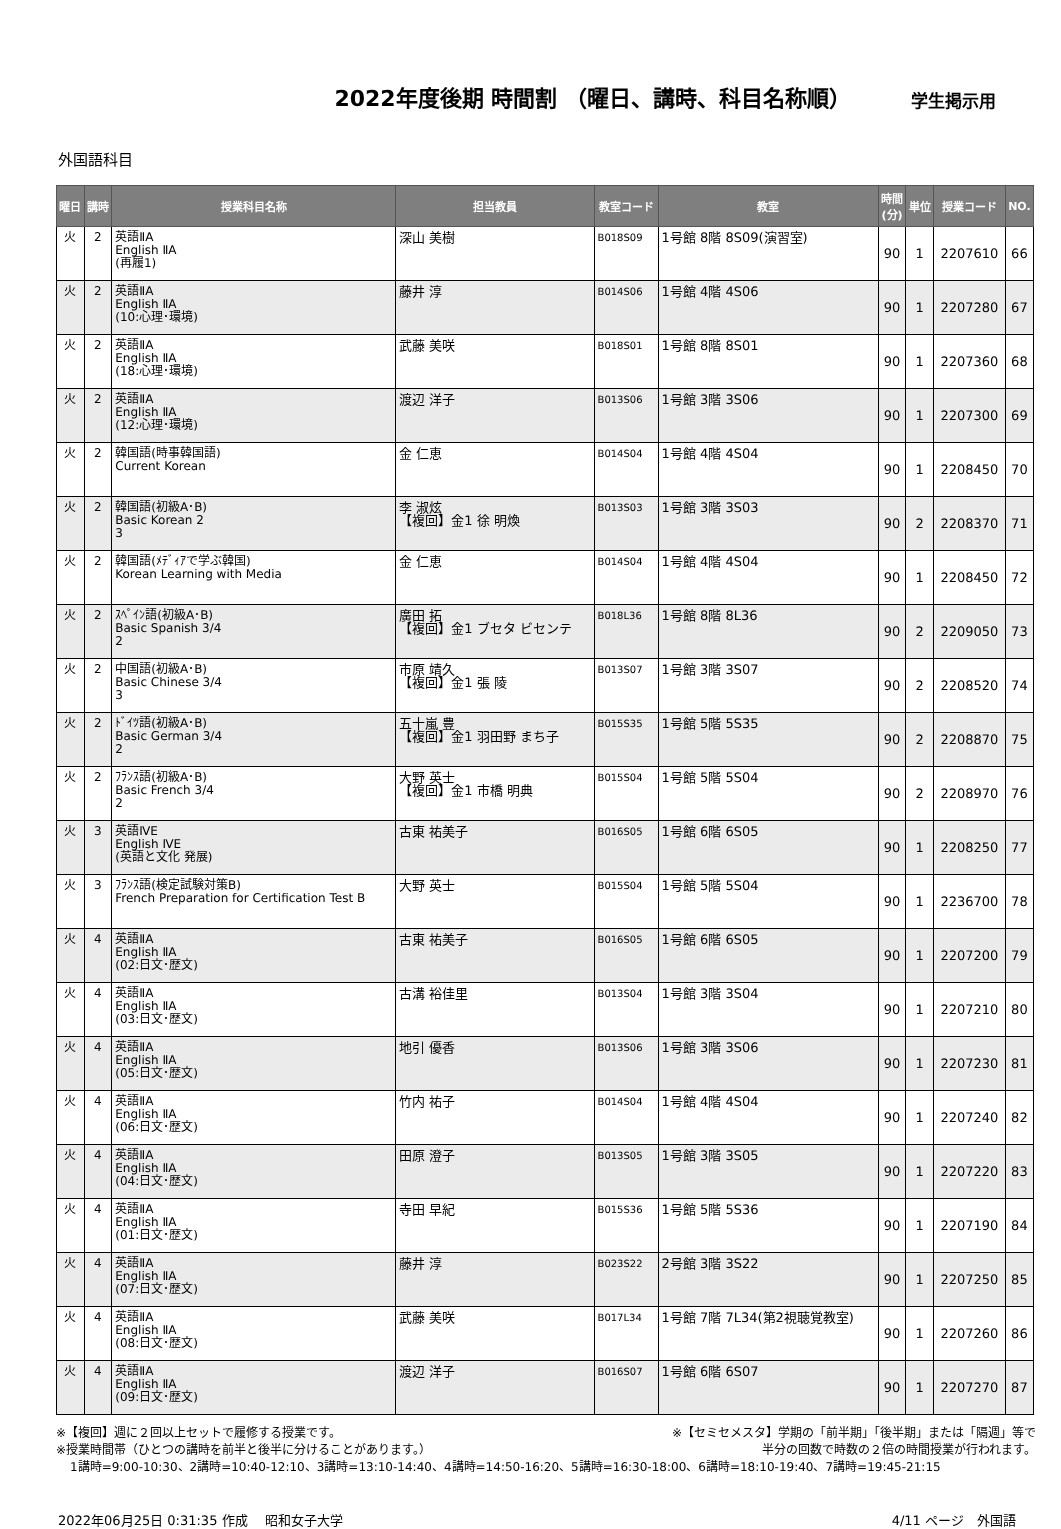2022年度後期 時間割 （曜日、講時、科目名称順）
学生掲示用
外国語科目
| 曜日 | 講時 | 授業科目名称 | 担当教員 | 教室コード | 教室 | 時間 (分) | 単位 | 授業コード | NO. |
| --- | --- | --- | --- | --- | --- | --- | --- | --- | --- |
| 火 | 2 | 英語ⅡA English ⅡA (再履1) | 深山 美樹 | B018S09 | 1号館 8階 8S09(演習室) | 90 | 1 | 2207610 | 66 |
| 火 | 2 | 英語ⅡA English ⅡA (10:心理･環境) | 藤井 淳 | B014S06 | 1号館 4階 4S06 | 90 | 1 | 2207280 | 67 |
| 火 | 2 | 英語ⅡA English ⅡA (18:心理･環境) | 武藤 美咲 | B018S01 | 1号館 8階 8S01 | 90 | 1 | 2207360 | 68 |
| 火 | 2 | 英語ⅡA English ⅡA (12:心理･環境) | 渡辺 洋子 | B013S06 | 1号館 3階 3S06 | 90 | 1 | 2207300 | 69 |
| 火 | 2 | 韓国語(時事韓国語) Current Korean | 金 仁恵 | B014S04 | 1号館 4階 4S04 | 90 | 1 | 2208450 | 70 |
| 火 | 2 | 韓国語(初級A･B) Basic Korean 2 3 | 李 淑炫 【複回】金1 徐 明煥 | B013S03 | 1号館 3階 3S03 | 90 | 2 | 2208370 | 71 |
| 火 | 2 | 韓国語(ﾒﾃﾞｨｱで学ぶ韓国) Korean Learning with Media | 金 仁恵 | B014S04 | 1号館 4階 4S04 | 90 | 1 | 2208450 | 72 |
| 火 | 2 | ｽﾍﾟｲﾝ語(初級A･B) Basic Spanish 3/4 2 | 廣田 拓 【複回】金1 ブセタ ビセンテ | B018L36 | 1号館 8階 8L36 | 90 | 2 | 2209050 | 73 |
| 火 | 2 | 中国語(初級A･B) Basic Chinese 3/4 3 | 市原 靖久 【複回】金1 張 陵 | B013S07 | 1号館 3階 3S07 | 90 | 2 | 2208520 | 74 |
| 火 | 2 | ﾄﾞｲﾂ語(初級A･B) Basic German 3/4 2 | 五十嵐 豊 【複回】金1 羽田野 まち子 | B015S35 | 1号館 5階 5S35 | 90 | 2 | 2208870 | 75 |
| 火 | 2 | ﾌﾗﾝｽ語(初級A･B) Basic French 3/4 2 | 大野 英士 【複回】金1 市橋 明典 | B015S04 | 1号館 5階 5S04 | 90 | 2 | 2208970 | 76 |
| 火 | 3 | 英語ⅣE English ⅣE (英語と文化 発展) | 古東 祐美子 | B016S05 | 1号館 6階 6S05 | 90 | 1 | 2208250 | 77 |
| 火 | 3 | ﾌﾗﾝｽ語(検定試験対策B) French Preparation for Certification Test B | 大野 英士 | B015S04 | 1号館 5階 5S04 | 90 | 1 | 2236700 | 78 |
| 火 | 4 | 英語ⅡA English ⅡA (02:日文･歴文) | 古東 祐美子 | B016S05 | 1号館 6階 6S05 | 90 | 1 | 2207200 | 79 |
| 火 | 4 | 英語ⅡA English ⅡA (03:日文･歴文) | 古溝 裕佳里 | B013S04 | 1号館 3階 3S04 | 90 | 1 | 2207210 | 80 |
| 火 | 4 | 英語ⅡA English ⅡA (05:日文･歴文) | 地引 優香 | B013S06 | 1号館 3階 3S06 | 90 | 1 | 2207230 | 81 |
| 火 | 4 | 英語ⅡA English ⅡA (06:日文･歴文) | 竹内 祐子 | B014S04 | 1号館 4階 4S04 | 90 | 1 | 2207240 | 82 |
| 火 | 4 | 英語ⅡA English ⅡA (04:日文･歴文) | 田原 澄子 | B013S05 | 1号館 3階 3S05 | 90 | 1 | 2207220 | 83 |
| 火 | 4 | 英語ⅡA English ⅡA (01:日文･歴文) | 寺田 早紀 | B015S36 | 1号館 5階 5S36 | 90 | 1 | 2207190 | 84 |
| 火 | 4 | 英語ⅡA English ⅡA (07:日文･歴文) | 藤井 淳 | B023S22 | 2号館 3階 3S22 | 90 | 1 | 2207250 | 85 |
| 火 | 4 | 英語ⅡA English ⅡA (08:日文･歴文) | 武藤 美咲 | B017L34 | 1号館 7階 7L34(第2視聴覚教室) | 90 | 1 | 2207260 | 86 |
| 火 | 4 | 英語ⅡA English ⅡA (09:日文･歴文) | 渡辺 洋子 | B016S07 | 1号館 6階 6S07 | 90 | 1 | 2207270 | 87 |
※【複回】週に２回以上セットで履修する授業です。 ※【セミセメスタ】学期の「前半期」「後半期」または「隔週」等で
※授業時間帯（ひとつの講時を前半と後半に分けることがあります。） 半分の回数で時数の２倍の時間授業が行われます。
1講時=9:00-10:30、2講時=10:40-12:10、3講時=13:10-14:40、4講時=14:50-16:20、5講時=16:30-18:00、6講時=18:10-19:40、7講時=19:45-21:15
2022年06月25日 0:31:35 作成　 昭和女子大学 4/11 ページ　外国語